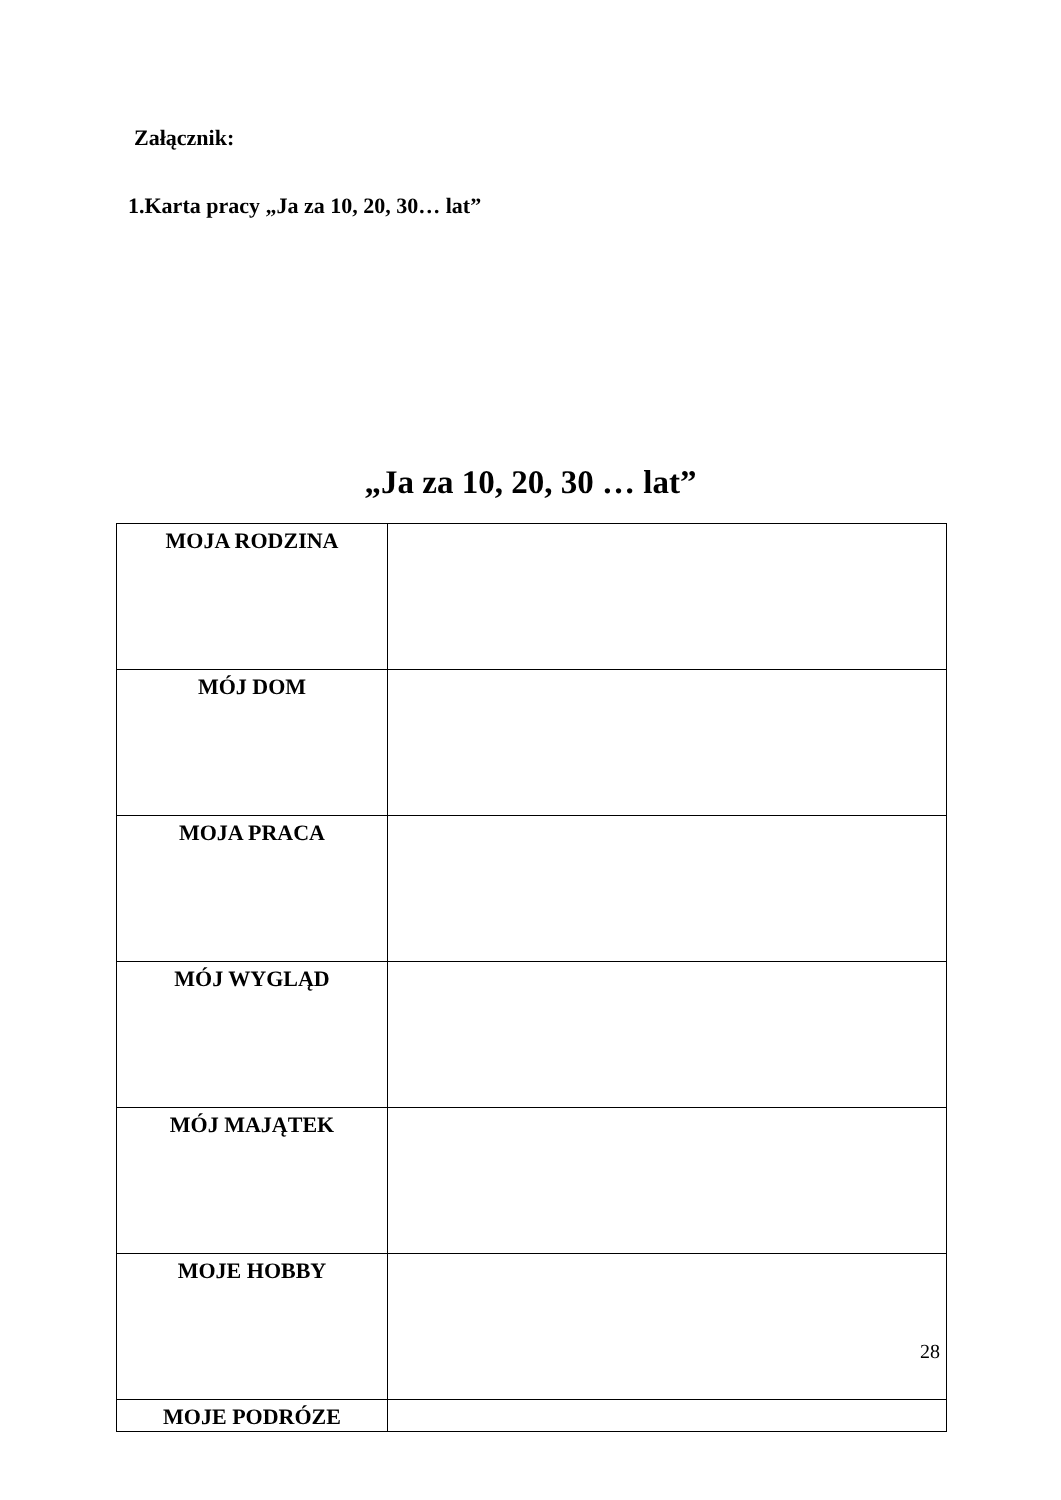Załącznik:
1.Karta pracy „Ja za 10, 20, 30… lat”
„Ja za 10, 20, 30 … lat”
| MOJA RODZINA | |
| MÓJ DOM | |
| MOJA PRACA | |
| MÓJ WYGLĄD | |
| MÓJ MAJĄTEK | |
| MOJE HOBBY | |
| MOJE PODRÓZE | |
28